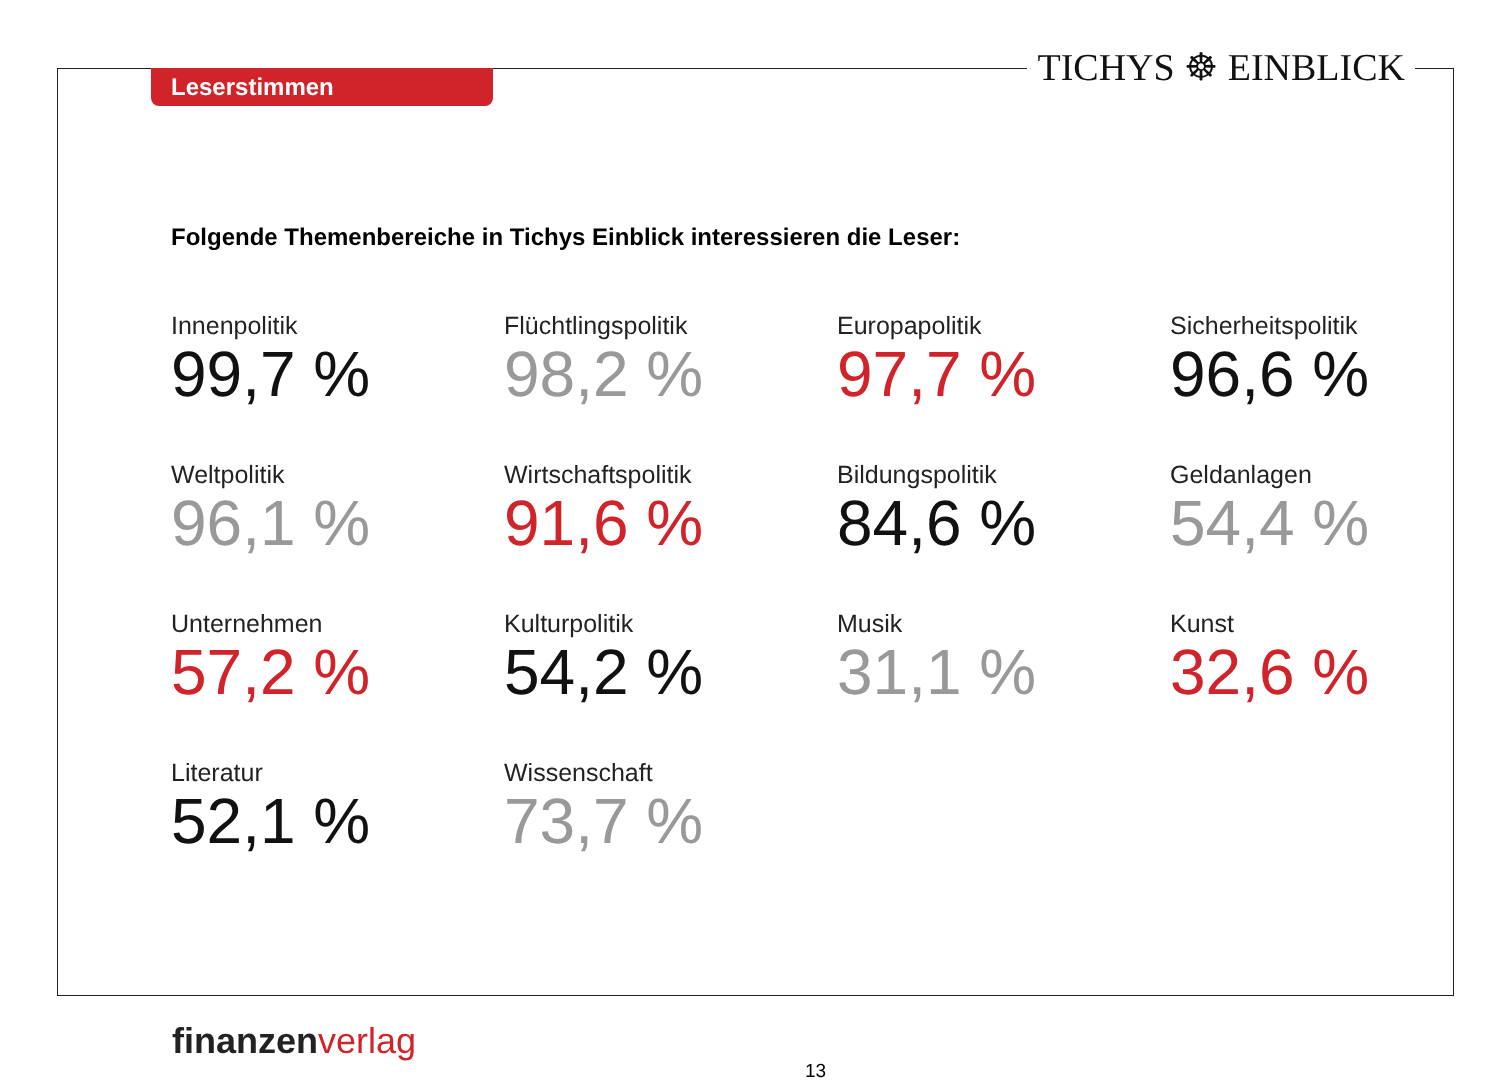Leserstimmen TICHYS ☸ EINBLICK
Folgende Themenbereiche in Tichys Einblick interessieren die Leser:
Innenpolitik
99,7 %
Flüchtlingspolitik
98,2 %
Europapolitik
97,7 %
Sicherheitspolitik
96,6 %
Weltpolitik
96,1 %
Wirtschaftspolitik
91,6 %
Bildungspolitik
84,6 %
Geldanlagen
54,4 %
Unternehmen
57,2 %
Kulturpolitik
54,2 %
Musik
31,1 %
Kunst
32,6 %
Literatur
52,1 %
Wissenschaft
73,7 %
finanzenverlag
13